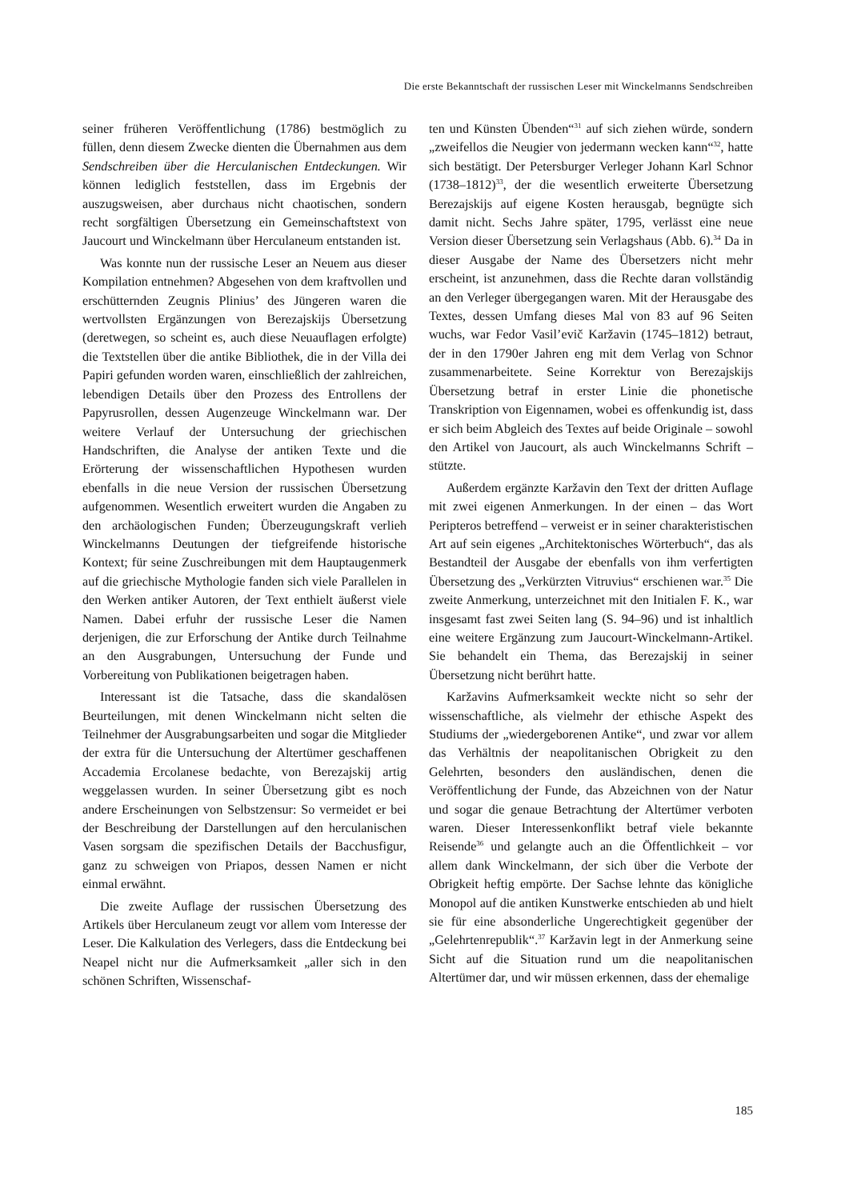Die erste Bekanntschaft der russischen Leser mit Winckelmanns Sendschreiben
seiner früheren Veröffentlichung (1786) bestmöglich zu füllen, denn diesem Zwecke dienten die Übernahmen aus dem Sendschreiben über die Herculanischen Entdeckungen. Wir können lediglich feststellen, dass im Ergebnis der auszugsweisen, aber durchaus nicht chaotischen, sondern recht sorgfältigen Übersetzung ein Gemeinschaftstext von Jaucourt und Winckelmann über Herculaneum entstanden ist.
Was konnte nun der russische Leser an Neuem aus dieser Kompilation entnehmen? Abgesehen von dem kraftvollen und erschütternden Zeugnis Plinius’ des Jüngeren waren die wertvollsten Ergänzungen von Berezajskijs Übersetzung (deretwegen, so scheint es, auch diese Neuauflagen erfolgte) die Textstellen über die antike Bibliothek, die in der Villa dei Papiri gefunden worden waren, einschließlich der zahlreichen, lebendigen Details über den Prozess des Entrollens der Papyrusrollen, dessen Augenzeuge Winckelmann war. Der weitere Verlauf der Untersuchung der griechischen Handschriften, die Analyse der antiken Texte und die Erörterung der wissenschaftlichen Hypothesen wurden ebenfalls in die neue Version der russischen Übersetzung aufgenommen. Wesentlich erweitert wurden die Angaben zu den archäologischen Funden; Überzeugungskraft verlieh Winckelmanns Deutungen der tiefgreifende historische Kontext; für seine Zuschreibungen mit dem Hauptaugenmerk auf die griechische Mythologie fanden sich viele Parallelen in den Werken antiker Autoren, der Text enthielt äußerst viele Namen. Dabei erfuhr der russische Leser die Namen derjenigen, die zur Erforschung der Antike durch Teilnahme an den Ausgrabungen, Untersuchung der Funde und Vorbereitung von Publikationen beigetragen haben.
Interessant ist die Tatsache, dass die skandalösen Beurteilungen, mit denen Winckelmann nicht selten die Teilnehmer der Ausgrabungsarbeiten und sogar die Mitglieder der extra für die Untersuchung der Altertümer geschaffenen Accademia Ercolanese bedachte, von Berezajskij artig weggelassen wurden. In seiner Übersetzung gibt es noch andere Erscheinungen von Selbstzensur: So vermeidet er bei der Beschreibung der Darstellungen auf den herculanischen Vasen sorgsam die spezifischen Details der Bacchusfigur, ganz zu schweigen von Priapos, dessen Namen er nicht einmal erwähnt.
Die zweite Auflage der russischen Übersetzung des Artikels über Herculaneum zeugt vor allem vom Interesse der Leser. Die Kalkulation des Verlegers, dass die Entdeckung bei Neapel nicht nur die Aufmerksamkeit „aller sich in den schönen Schriften, Wissenschaf-
ten und Künsten Übenden“<sup>31</sup> auf sich ziehen würde, sondern „zweifellos die Neugier von jedermann wecken kann“<sup>32</sup>, hatte sich bestätigt. Der Petersburger Verleger Johann Karl Schnor (1738–1812)<sup>33</sup>, der die wesentlich erweiterte Übersetzung Berezajskijs auf eigene Kosten herausgab, begnügte sich damit nicht. Sechs Jahre später, 1795, verlässt eine neue Version dieser Übersetzung sein Verlagshaus (Abb. 6).<sup>34</sup> Da in dieser Ausgabe der Name des Übersetzers nicht mehr erscheint, ist anzunehmen, dass die Rechte daran vollständig an den Verleger übergegangen waren. Mit der Herausgabe des Textes, dessen Umfang dieses Mal von 83 auf 96 Seiten wuchs, war Fedor Vasil’evič Karžavin (1745–1812) betraut, der in den 1790er Jahren eng mit dem Verlag von Schnor zusammenarbeitete. Seine Korrektur von Berezajskijs Übersetzung betraf in erster Linie die phonetische Transkription von Eigennamen, wobei es offenkundig ist, dass er sich beim Abgleich des Textes auf beide Originale – sowohl den Artikel von Jaucourt, als auch Winckelmanns Schrift – stützte.
Außerdem ergänzte Karžavin den Text der dritten Auflage mit zwei eigenen Anmerkungen. In der einen – das Wort Peripteros betreffend – verweist er in seiner charakteristischen Art auf sein eigenes „Architektonisches Wörterbuch“, das als Bestandteil der Ausgabe der ebenfalls von ihm verfertigten Übersetzung des „Verkürzten Vitruvius“ erschienen war.<sup>35</sup> Die zweite Anmerkung, unterzeichnet mit den Initialen F. K., war insgesamt fast zwei Seiten lang (S. 94–96) und ist inhaltlich eine weitere Ergänzung zum Jaucourt-Winckelmann-Artikel. Sie behandelt ein Thema, das Berezajskij in seiner Übersetzung nicht berührt hatte.
Karžavins Aufmerksamkeit weckte nicht so sehr der wissenschaftliche, als vielmehr der ethische Aspekt des Studiums der „wiedergeborenen Antike“, und zwar vor allem das Verhältnis der neapolitanischen Obrigkeit zu den Gelehrten, besonders den ausländischen, denen die Veröffentlichung der Funde, das Abzeichnen von der Natur und sogar die genaue Betrachtung der Altertümer verboten waren. Dieser Interessenkonflikt betraf viele bekannte Reisende<sup>36</sup> und gelangte auch an die Öffentlichkeit – vor allem dank Winckelmann, der sich über die Verbote der Obrigkeit heftig empörte. Der Sachse lehnte das königliche Monopol auf die antiken Kunstwerke entschieden ab und hielt sie für eine absonderliche Ungerechtigkeit gegenüber der „Gelehrtenrepublik“.<sup>37</sup> Karžavin legt in der Anmerkung seine Sicht auf die Situation rund um die neapolitanischen Altertümer dar, und wir müssen erkennen, dass der ehemalige
185